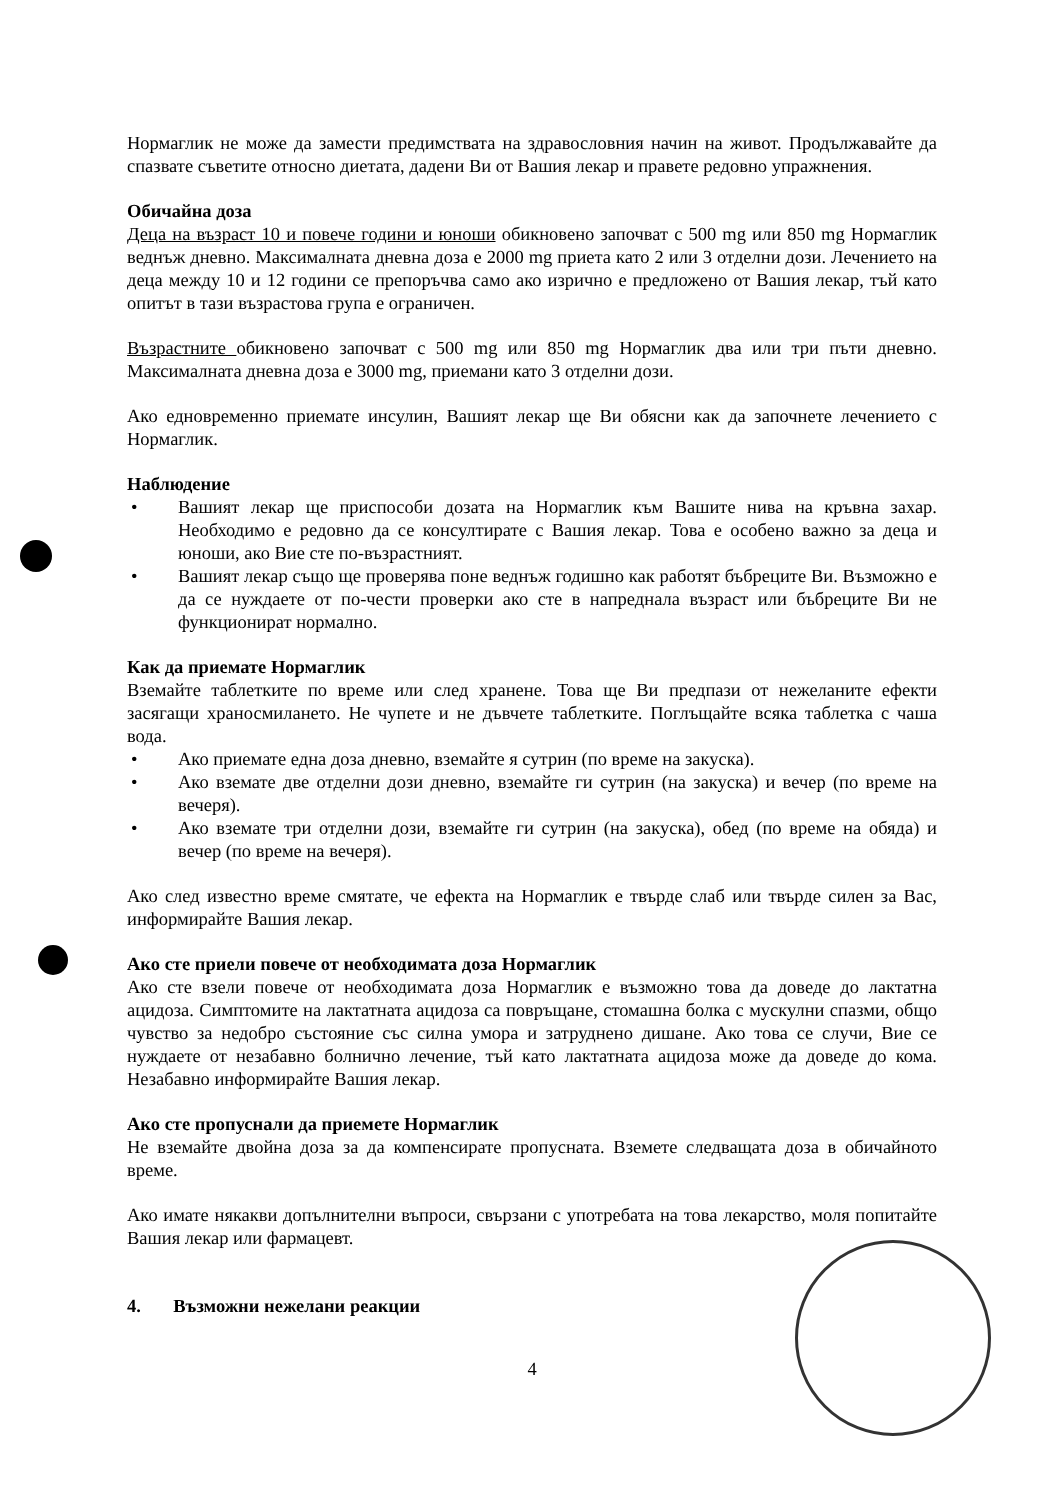Нормаглик не може да замести предимствата на здравословния начин на живот. Продължавайте да спазвате съветите относно диетата, дадени Ви от Вашия лекар и правете редовно упражнения.
Обичайна доза
Деца на възраст 10 и повече години и юноши обикновено започват с 500 mg или 850 mg Нормаглик веднъж дневно. Максималната дневна доза е 2000 mg приета като 2 или 3 отделни дози. Лечението на деца между 10 и 12 години се препоръчва само ако изрично е предложено от Вашия лекар, тъй като опитът в тази възрастова група е ограничен.
Възрастните обикновено започват с 500 mg или 850 mg Нормаглик два или три пъти дневно. Максималната дневна доза е 3000 mg, приемани като 3 отделни дози.
Ако едновременно приемате инсулин, Вашият лекар ще Ви обясни как да започнете лечението с Нормаглик.
Наблюдение
• Вашият лекар ще приспособи дозата на Нормаглик към Вашите нива на кръвна захар. Необходимо е редовно да се консултирате с Вашия лекар. Това е особено важно за деца и юноши, ако Вие сте по-възрастният.
• Вашият лекар също ще проверява поне веднъж годишно как работят бъбреците Ви. Възможно е да се нуждаете от по-чести проверки ако сте в напреднала възраст или бъбреците Ви не функционират нормално.
Как да приемате Нормаглик
Вземайте таблетките по време или след хранене. Това ще Ви предпази от нежеланите ефекти засягащи храносмилането. Не чупете и не дъвчете таблетките. Поглъщайте всяка таблетка с чаша вода.
• Ако приемате една доза дневно, вземайте я сутрин (по време на закуска).
• Ако вземате две отделни дози дневно, вземайте ги сутрин (на закуска) и вечер (по време на вечеря).
• Ако вземате три отделни дози, вземайте ги сутрин (на закуска), обед (по време на обяда) и вечер (по време на вечеря).
Ако след известно време смятате, че ефекта на Нормаглик е твърде слаб или твърде силен за Вас, информирайте Вашия лекар.
Ако сте приели повече от необходимата доза Нормаглик
Ако сте взели повече от необходимата доза Нормаглик е възможно това да доведе до лактатна ацидоза. Симптомите на лактатната ацидоза са повръщане, стомашна болка с мускулни спазми, общо чувство за недобро състояние със силна умора и затруднено дишане. Ако това се случи, Вие се нуждаете от незабавно болнично лечение, тъй като лактатната ацидоза може да доведе до кома. Незабавно информирайте Вашия лекар.
Ако сте пропуснали да приемете Нормаглик
Не вземайте двойна доза за да компенсирате пропусната. Вземете следващата доза в обичайното време.
Ако имате някакви допълнителни въпроси, свързани с употребата на това лекарство, моля попитайте Вашия лекар или фармацевт.
4. Възможни нежелани реакции
4